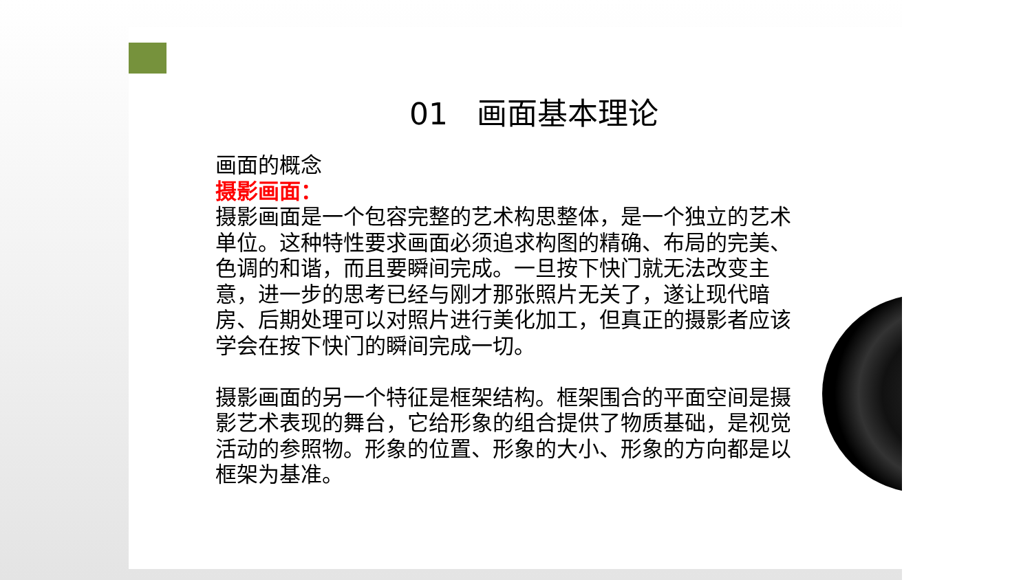01 画面基本理论
画面的概念
摄影画面：
摄影画面是一个包容完整的艺术构思整体，是一个独立的艺术单位。这种特性要求画面必须追求构图的精确、布局的完美、色调的和谐，而且要瞬间完成。一旦按下快门就无法改变主意，进一步的思考已经与刚才那张照片无关了，遂让现代暗房、后期处理可以对照片进行美化加工，但真正的摄影者应该学会在按下快门的瞬间完成一切。
摄影画面的另一个特征是框架结构。框架围合的平面空间是摄影艺术表现的舞台，它给形象的组合提供了物质基础，是视觉活动的参照物。形象的位置、形象的大小、形象的方向都是以框架为基准。